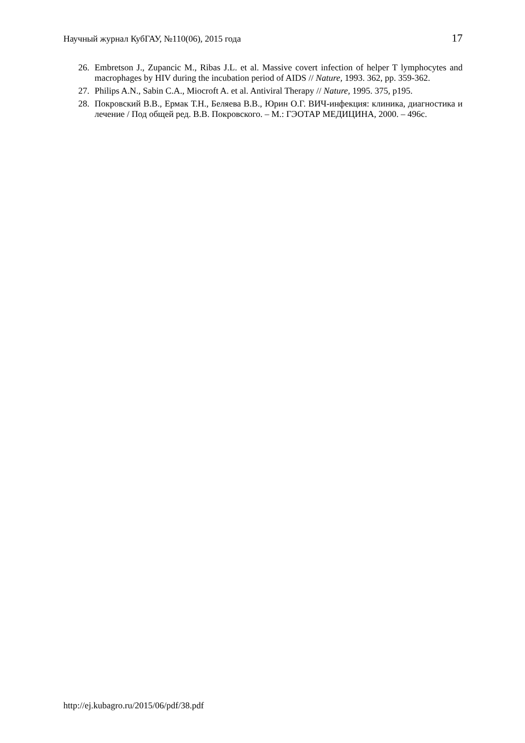Научный журнал КубГАУ, №110(06), 2015 года 17
26. Embretson J., Zupancic M., Ribas J.L. et al. Massive covert infection of helper T lymphocytes and macrophages by HIV during the incubation period of AIDS // Nature, 1993. 362, pp. 359-362.
27. Philips A.N., Sabin C.A., Miocroft A. et al. Antiviral Therapy // Nature, 1995. 375, p195.
28. Покровский В.В., Ермак Т.Н., Беляева В.В., Юрин О.Г. ВИЧ-инфекция: клиника, диагностика и лечение / Под общей ред. В.В. Покровского. – М.: ГЭОТАР МЕДИЦИНА, 2000. – 496с.
http://ej.kubagro.ru/2015/06/pdf/38.pdf